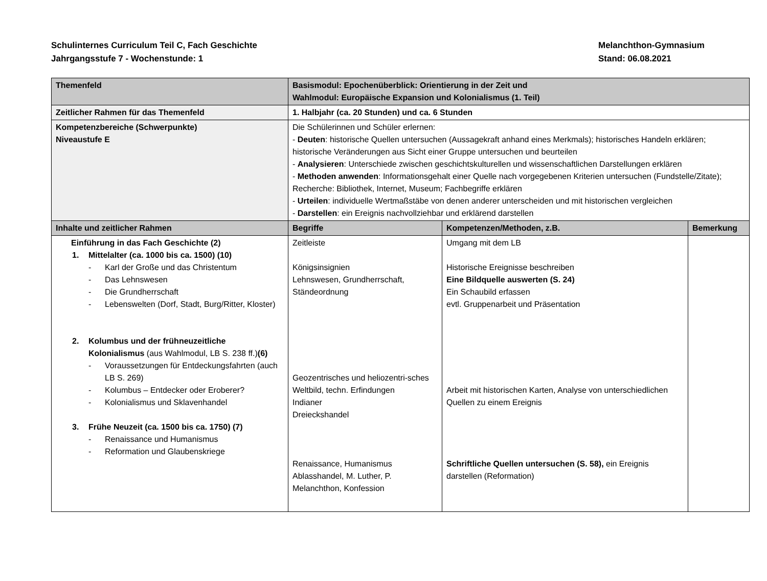Schulinternes Curriculum Teil C, Fach Geschichte
Jahrgangsstufe 7 - Wochenstunde: 1
Melanchthon-Gymnasium
Stand: 06.08.2021
| Themenfeld | Basismodul: Epochenüberblick: Orientierung in der Zeit und Wahlmodul: Europäische Expansion und Kolonialismus (1. Teil) | | |
| Zeitlicher Rahmen für das Themenfeld | 1. Halbjahr (ca. 20 Stunden) und ca. 6 Stunden | | |
| Kompetenzbereiche (Schwerpunkte) Niveaustufe E | Die Schülerinnen und Schüler erlernen: - Deuten : historische Quellen untersuchen (Aussagekraft anhand eines Merkmals); historisches Handeln erklären; historische Veränderungen aus Sicht einer Gruppe untersuchen und beurteilen - Analysieren : Unterschiede zwischen geschichtskulturellen und wissenschaftlichen Darstellungen erklären - Methoden anwenden : Informationsgehalt einer Quelle nach vorgegebenen Kriterien untersuchen (Fundstelle/Zitate); Recherche: Bibliothek, Internet, Museum; Fachbegriffe erklären - Urteilen : individuelle Wertmaßstäbe von denen anderer unterscheiden und mit historischen vergleichen - Darstellen : ein Ereignis nachvollziehbar und erklärend darstellen | | |
| Inhalte und zeitlicher Rahmen | Begriffe | Kompetenzen/Methoden, z.B. | Bemerkung |
| Einführung in das Fach Geschichte (2) 1. Mittelalter (ca. 1000 bis ca. 1500) (10) - Karl der Große und das Christentum - Das Lehnswesen - Die Grundherrschaft - Lebenswelten (Dorf, Stadt, Burg/Ritter, Kloster) 2. Kolumbus und der frühneuzeitliche Kolonialismus (aus Wahlmodul, LB S. 238 ff.) (6) - Voraussetzungen für Entdeckungsfahrten (auch LB S. 269) - Kolumbus – Entdecker oder Eroberer? - Kolonialismus und Sklavenhandel 3. Frühe Neuzeit (ca. 1500 bis ca. 1750) (7) - Renaissance und Humanismus - Reformation und Glaubenskriege | Zeitleiste Königsinsignien Lehnswesen, Grundherrschaft, Ständeordnung Geozentrisches und heliozentri-sches Weltbild, techn. Erfindungen Indianer Dreieckshandel Renaissance, Humanismus Ablasshandel, M. Luther, P. Melanchthon, Konfession | Umgang mit dem LB Historische Ereignisse beschreiben Eine Bildquelle auswerten (S. 24) Ein Schaubild erfassen evtl. Gruppenarbeit und Präsentation Arbeit mit historischen Karten, Analyse von unterschiedlichen Quellen zu einem Ereignis Schriftliche Quellen untersuchen (S. 58), ein Ereignis darstellen (Reformation) | |